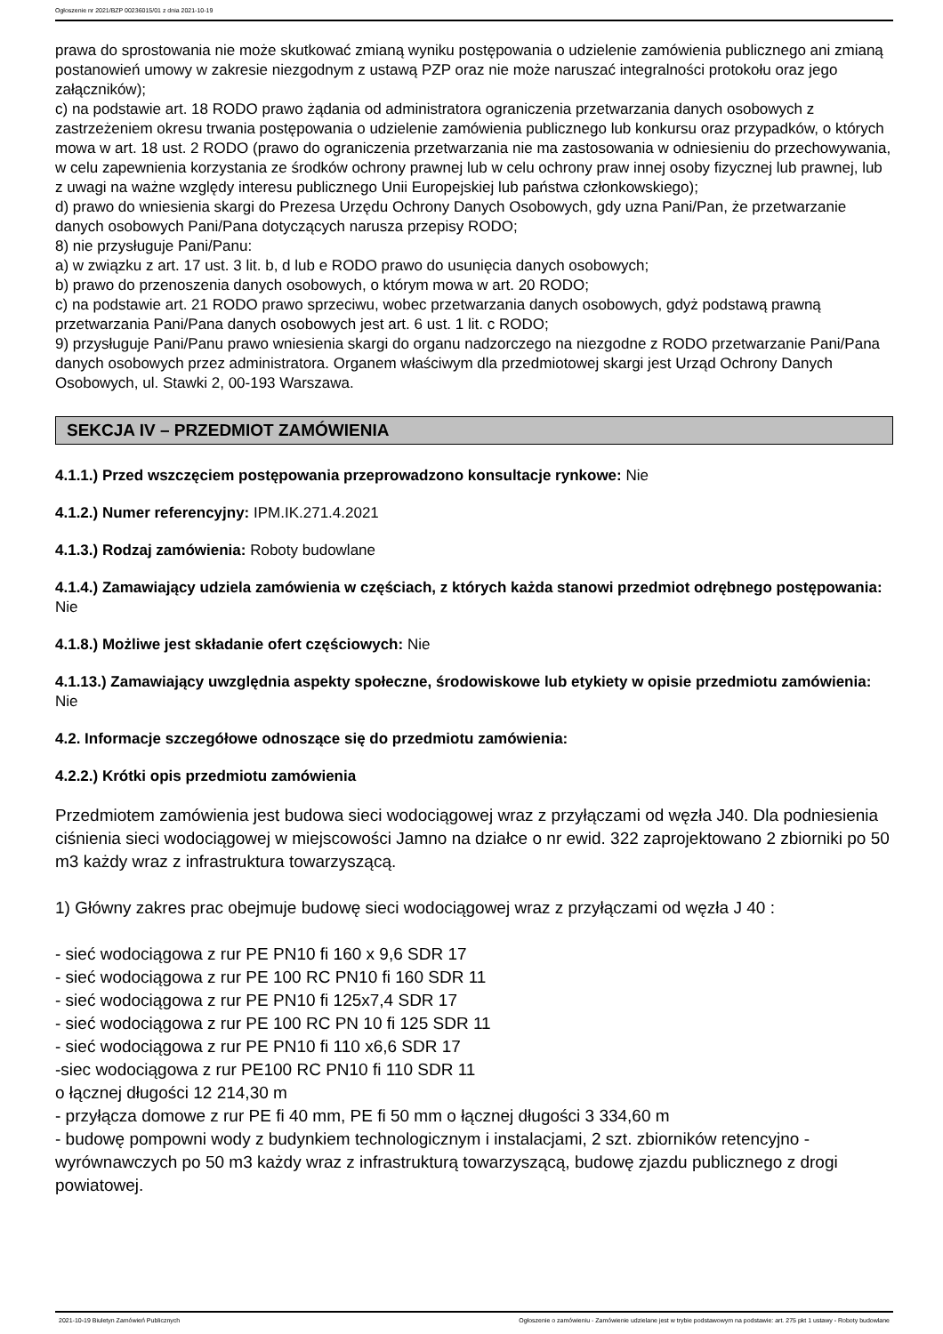Ogłoszenie nr 2021/BZP 00236015/01 z dnia 2021-10-19
prawa do sprostowania nie może skutkować zmianą wyniku postępowania o udzielenie zamówienia publicznego ani zmianą postanowień umowy w zakresie niezgodnym z ustawą PZP oraz nie może naruszać integralności protokołu oraz jego załączników);
c) na podstawie art. 18 RODO prawo żądania od administratora ograniczenia przetwarzania danych osobowych z zastrzeżeniem okresu trwania postępowania o udzielenie zamówienia publicznego lub konkursu oraz przypadków, o których mowa w art. 18 ust. 2 RODO (prawo do ograniczenia przetwarzania nie ma zastosowania w odniesieniu do przechowywania, w celu zapewnienia korzystania ze środków ochrony prawnej lub w celu ochrony praw innej osoby fizycznej lub prawnej, lub z uwagi na ważne względy interesu publicznego Unii Europejskiej lub państwa członkowskiego);
d) prawo do wniesienia skargi do Prezesa Urzędu Ochrony Danych Osobowych, gdy uzna Pani/Pan, że przetwarzanie danych osobowych Pani/Pana dotyczących narusza przepisy RODO;
8) nie przysługuje Pani/Panu:
a) w związku z art. 17 ust. 3 lit. b, d lub e RODO prawo do usunięcia danych osobowych;
b) prawo do przenoszenia danych osobowych, o którym mowa w art. 20 RODO;
c) na podstawie art. 21 RODO prawo sprzeciwu, wobec przetwarzania danych osobowych, gdyż podstawą prawną przetwarzania Pani/Pana danych osobowych jest art. 6 ust. 1 lit. c RODO;
9) przysługuje Pani/Panu prawo wniesienia skargi do organu nadzorczego na niezgodne z RODO przetwarzanie Pani/Pana danych osobowych przez administratora. Organem właściwym dla przedmiotowej skargi jest Urząd Ochrony Danych Osobowych, ul. Stawki 2, 00-193 Warszawa.
SEKCJA IV – PRZEDMIOT ZAMÓWIENIA
4.1.1.) Przed wszczęciem postępowania przeprowadzono konsultacje rynkowe: Nie
4.1.2.) Numer referencyjny: IPM.IK.271.4.2021
4.1.3.) Rodzaj zamówienia: Roboty budowlane
4.1.4.) Zamawiający udziela zamówienia w częściach, z których każda stanowi przedmiot odrębnego postępowania: Nie
4.1.8.) Możliwe jest składanie ofert częściowych: Nie
4.1.13.) Zamawiający uwzględnia aspekty społeczne, środowiskowe lub etykiety w opisie przedmiotu zamówienia: Nie
4.2. Informacje szczegółowe odnoszące się do przedmiotu zamówienia:
4.2.2.) Krótki opis przedmiotu zamówienia
Przedmiotem zamówienia jest budowa sieci wodociągowej wraz z przyłączami od węzła J40. Dla podniesienia ciśnienia sieci wodociągowej w miejscowości Jamno na działce o nr ewid. 322 zaprojektowano 2 zbiorniki po 50 m3 każdy wraz z infrastruktura towarzyszącą.
1) Główny zakres prac obejmuje budowę sieci wodociągowej wraz z przyłączami od węzła J 40 :
- sieć wodociągowa z rur PE PN10 fi 160 x 9,6 SDR 17
- sieć wodociągowa z rur PE 100 RC PN10 fi 160 SDR 11
- sieć wodociągowa z rur PE PN10 fi 125x7,4 SDR 17
- sieć wodociągowa z rur PE 100 RC PN 10 fi 125 SDR 11
- sieć wodociągowa z rur PE PN10 fi 110 x6,6 SDR 17
-siec wodociągowa z rur PE100 RC PN10 fi 110 SDR 11
o łącznej długości 12 214,30 m
- przyłącza domowe z rur PE fi 40 mm, PE fi 50 mm o łącznej długości 3 334,60 m
- budowę pompowni wody z budynkiem technologicznym i instalacjami, 2 szt. zbiorników retencyjno - wyrównawczych po 50 m3 każdy wraz z infrastrukturą towarzyszącą, budowę zjazdu publicznego z drogi powiatowej.
2021-10-19 Biuletyn Zamówień Publicznych Ogłoszenie o zamówieniu - Zamówienie udzielane jest w trybie podstawowym na podstawie: art. 275 pkt 1 ustawy - Roboty budowlane